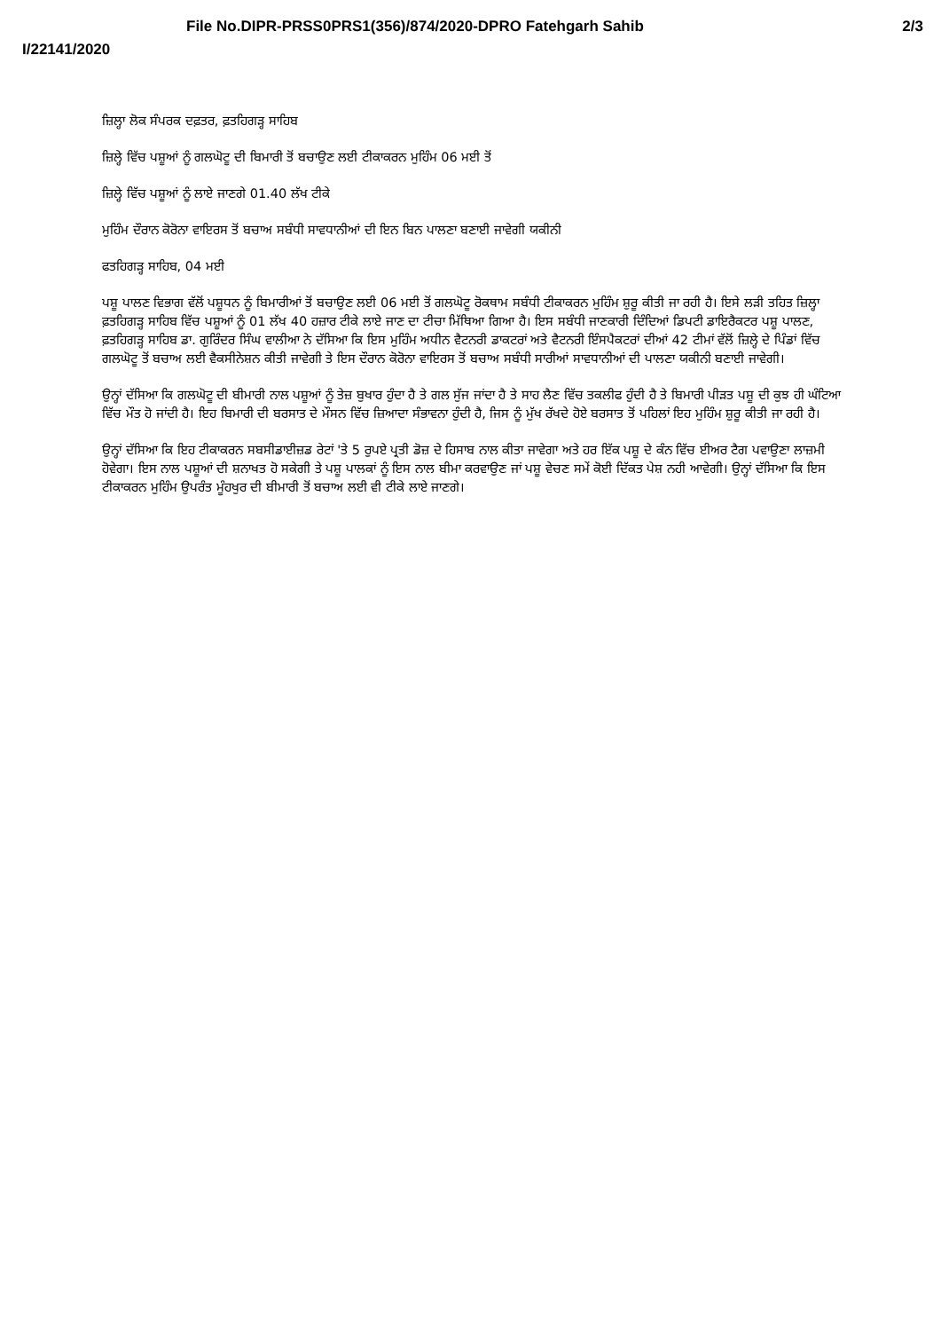File No.DIPR-PRSS0PRS1(356)/874/2020-DPRO Fatehgarh Sahib 2/3
I/22141/2020
ਜ਼ਿਲ੍ਹਾ ਲੋਕ ਸੰਪਰਕ ਦਫ਼ਤਰ, ਫ਼ਤਹਿਗੜ੍ਹ ਸਾਹਿਬ
ਜ਼ਿਲ੍ਹੇ ਵਿੱਚ ਪਸ਼ੂਆਂ ਨੂੰ ਗਲਘੋਟੂ ਦੀ ਬਿਮਾਰੀ ਤੋਂ ਬਚਾਉਣ ਲਈ ਟੀਕਾਕਰਨ ਮੁਹਿੰਮ 06 ਮਈ ਤੋਂ
ਜ਼ਿਲ੍ਹੇ ਵਿੱਚ ਪਸ਼ੂਆਂ ਨੂੰ ਲਾਏ ਜਾਣਗੇ 01.40 ਲੱਖ ਟੀਕੇ
ਮੁਹਿੰਮ ਦੌਰਾਨ ਕੋਰੋਨਾ ਵਾਇਰਸ ਤੋਂ ਬਚਾਅ ਸਬੰਧੀ ਸਾਵਧਾਨੀਆਂ ਦੀ ਇਨ ਬਿਨ ਪਾਲਣਾ ਬਣਾਈ ਜਾਵੇਗੀ ਯਕੀਨੀ
ਫਤਹਿਗੜ੍ਹ ਸਾਹਿਬ, 04 ਮਈ
ਪਸ਼ੂ ਪਾਲਣ ਵਿਭਾਗ ਵੱਲੋਂ ਪਸ਼ੂਧਨ ਨੂੰ ਬਿਮਾਰੀਆਂ ਤੋਂ ਬਚਾਉਣ ਲਈ 06 ਮਈ ਤੋਂ ਗਲਘੋਟੂ ਰੋਕਥਾਮ ਸਬੰਧੀ ਟੀਕਾਕਰਨ ਮੁਹਿੰਮ ਸ਼ੁਰੂ ਕੀਤੀ ਜਾ ਰਹੀ ਹੈ। ਇਸੇ ਲੜੀ ਤਹਿਤ ਜ਼ਿਲ੍ਹਾ ਫ਼ਤਹਿਗੜ੍ਹ ਸਾਹਿਬ ਵਿੱਚ ਪਸ਼ੂਆਂ ਨੂੰ 01 ਲੱਖ 40 ਹਜ਼ਾਰ ਟੀਕੇ ਲਾਏ ਜਾਣ ਦਾ ਟੀਚਾ ਮਿੱਥਿਆ ਗਿਆ ਹੈ। ਇਸ ਸਬੰਧੀ ਜਾਣਕਾਰੀ ਦਿੰਦਿਆਂ ਡਿਪਟੀ ਡਾਇਰੈਕਟਰ ਪਸ਼ੂ ਪਾਲਣ, ਫ਼ਤਹਿਗੜ੍ਹ ਸਾਹਿਬ ਡਾ. ਗੁਰਿੰਦਰ ਸਿੰਘ ਵਾਲੀਆ ਨੇ ਦੱਸਿਆ ਕਿ ਇਸ ਮੁਹਿੰਮ ਅਧੀਨ ਵੈਟਨਰੀ ਡਾਕਟਰਾਂ ਅਤੇ ਵੈਟਨਰੀ ਇੰਸਪੈਕਟਰਾਂ ਦੀਆਂ 42 ਟੀਮਾਂ ਵੱਲੋਂ ਜ਼ਿਲ੍ਹੇ ਦੇ ਪਿੰਡਾਂ ਵਿੱਚ ਗਲਘੋਟੂ ਤੋਂ ਬਚਾਅ ਲਈ ਵੈਕਸੀਨੇਸ਼ਨ ਕੀਤੀ ਜਾਵੇਗੀ ਤੇ ਇਸ ਦੌਰਾਨ ਕੋਰੋਨਾ ਵਾਇਰਸ ਤੋਂ ਬਚਾਅ ਸਬੰਧੀ ਸਾਰੀਆਂ ਸਾਵਧਾਨੀਆਂ ਦੀ ਪਾਲਣਾ ਯਕੀਨੀ ਬਣਾਈ ਜਾਵੇਗੀ।
ਉਨ੍ਹਾਂ ਦੱਸਿਆ ਕਿ ਗਲਘੋਟੂ ਦੀ ਬੀਮਾਰੀ ਨਾਲ ਪਸ਼ੂਆਂ ਨੂੰ ਤੇਜ਼ ਬੁਖਾਰ ਹੁੰਦਾ ਹੈ ਤੇ ਗਲ ਸੁੱਜ ਜਾਂਦਾ ਹੈ ਤੇ ਸਾਹ ਲੈਣ ਵਿੱਚ ਤਕਲੀਫ ਹੁੰਦੀ ਹੈ ਤੇ ਬਿਮਾਰੀ ਪੀੜਤ ਪਸ਼ੂ ਦੀ ਕੁਝ ਹੀ ਘੰਟਿਆ ਵਿੱਚ ਮੌਤ ਹੋ ਜਾਂਦੀ ਹੈ। ਇਹ ਬਿਮਾਰੀ ਦੀ ਬਰਸਾਤ ਦੇ ਮੌਸਨ ਵਿੱਚ ਜ਼ਿਆਦਾ ਸੰਭਾਵਨਾ ਹੁੰਦੀ ਹੈ, ਜਿਸ ਨੂੰ ਮੁੱਖ ਰੱਖਦੇ ਹੋਏ ਬਰਸਾਤ ਤੋਂ ਪਹਿਲਾਂ ਇਹ ਮੁਹਿੰਮ ਸ਼ੁਰੂ ਕੀਤੀ ਜਾ ਰਹੀ ਹੈ।
ਉਨ੍ਹਾਂ ਦੱਸਿਆ ਕਿ ਇਹ ਟੀਕਾਕਰਨ ਸਬਸੀਡਾਈਜ਼ਡ ਰੇਟਾਂ 'ਤੇ 5 ਰੁਪਏ ਪ੍ਰਤੀ ਡੋਜ਼ ਦੇ ਹਿਸਾਬ ਨਾਲ ਕੀਤਾ ਜਾਵੇਗਾ ਅਤੇ ਹਰ ਇੱਕ ਪਸ਼ੂ ਦੇ ਕੰਨ ਵਿੱਚ ਈਅਰ ਟੈਗ ਪਵਾਉਣਾ ਲਾਜ਼ਮੀ ਹੋਵੇਗਾ। ਇਸ ਨਾਲ ਪਸ਼ੂਆਂ ਦੀ ਸ਼ਨਾਖਤ ਹੋ ਸਕੇਗੀ ਤੇ ਪਸ਼ੂ ਪਾਲਕਾਂ ਨੂੰ ਇਸ ਨਾਲ ਬੀਮਾ ਕਰਵਾਉਣ ਜਾਂ ਪਸ਼ੂ ਵੇਚਣ ਸਮੇਂ ਕੋਈ ਦਿੱਕਤ ਪੇਸ਼ ਨਹੀ ਆਵੇਗੀ। ਉਨ੍ਹਾਂ ਦੱਸਿਆ ਕਿ ਇਸ ਟੀਕਾਕਰਨ ਮੁਹਿੰਮ ਉਪਰੰਤ ਮੂੰਹਖੁਰ ਦੀ ਬੀਮਾਰੀ ਤੋਂ ਬਚਾਅ ਲਈ ਵੀ ਟੀਕੇ ਲਾਏ ਜਾਣਗੇ।